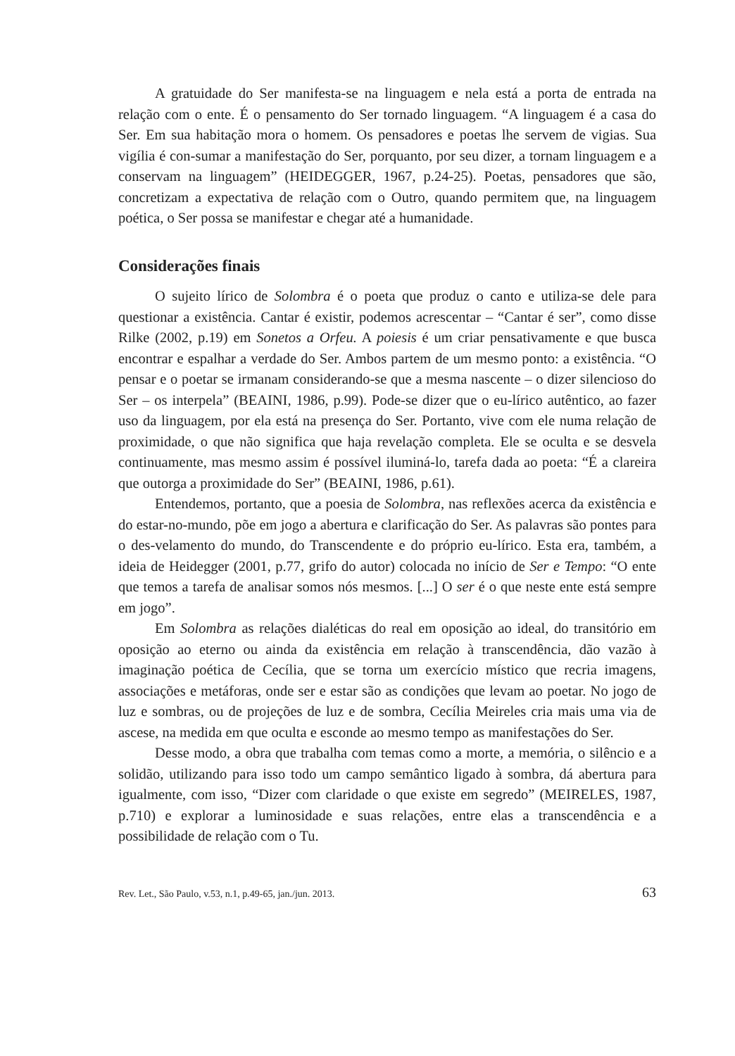A gratuidade do Ser manifesta-se na linguagem e nela está a porta de entrada na relação com o ente. É o pensamento do Ser tornado linguagem. “A linguagem é a casa do Ser. Em sua habitação mora o homem. Os pensadores e poetas lhe servem de vigias. Sua vigília é con-sumar a manifestação do Ser, porquanto, por seu dizer, a tornam linguagem e a conservam na linguagem” (HEIDEGGER, 1967, p.24-25). Poetas, pensadores que são, concretizam a expectativa de relação com o Outro, quando permitem que, na linguagem poética, o Ser possa se manifestar e chegar até a humanidade.
Considerações finais
O sujeito lírico de Solombra é o poeta que produz o canto e utiliza-se dele para questionar a existência. Cantar é existir, podemos acrescentar – “Cantar é ser”, como disse Rilke (2002, p.19) em Sonetos a Orfeu. A poiesis é um criar pensativamente e que busca encontrar e espalhar a verdade do Ser. Ambos partem de um mesmo ponto: a existência. “O pensar e o poetar se irmanam considerando-se que a mesma nascente – o dizer silencioso do Ser – os interpela” (BEAINI, 1986, p.99). Pode-se dizer que o eu-lírico autêntico, ao fazer uso da linguagem, por ela está na presença do Ser. Portanto, vive com ele numa relação de proximidade, o que não significa que haja revelação completa. Ele se oculta e se desvela continuamente, mas mesmo assim é possível iluminá-lo, tarefa dada ao poeta: “É a clareira que outorga a proximidade do Ser” (BEAINI, 1986, p.61).
Entendemos, portanto, que a poesia de Solombra, nas reflexões acerca da existência e do estar-no-mundo, põe em jogo a abertura e clarificação do Ser. As palavras são pontes para o des-velamento do mundo, do Transcendente e do próprio eu-lírico. Esta era, também, a ideia de Heidegger (2001, p.77, grifo do autor) colocada no início de Ser e Tempo: “O ente que temos a tarefa de analisar somos nós mesmos. [...] O ser é o que neste ente está sempre em jogo”.
Em Solombra as relações dialéticas do real em oposição ao ideal, do transitório em oposição ao eterno ou ainda da existência em relação à transcendência, dão vazão à imaginação poética de Cecília, que se torna um exercício místico que recria imagens, associações e metáforas, onde ser e estar são as condições que levam ao poetar. No jogo de luz e sombras, ou de projeções de luz e de sombra, Cecília Meireles cria mais uma via de ascese, na medida em que oculta e esconde ao mesmo tempo as manifestações do Ser.
Desse modo, a obra que trabalha com temas como a morte, a memória, o silêncio e a solidão, utilizando para isso todo um campo semântico ligado à sombra, dá abertura para igualmente, com isso, “Dizer com claridade o que existe em segredo” (MEIRELES, 1987, p.710) e explorar a luminosidade e suas relações, entre elas a transcendência e a possibilidade de relação com o Tu.
Rev. Let., São Paulo, v.53, n.1, p.49-65, jan./jun. 2013. 63